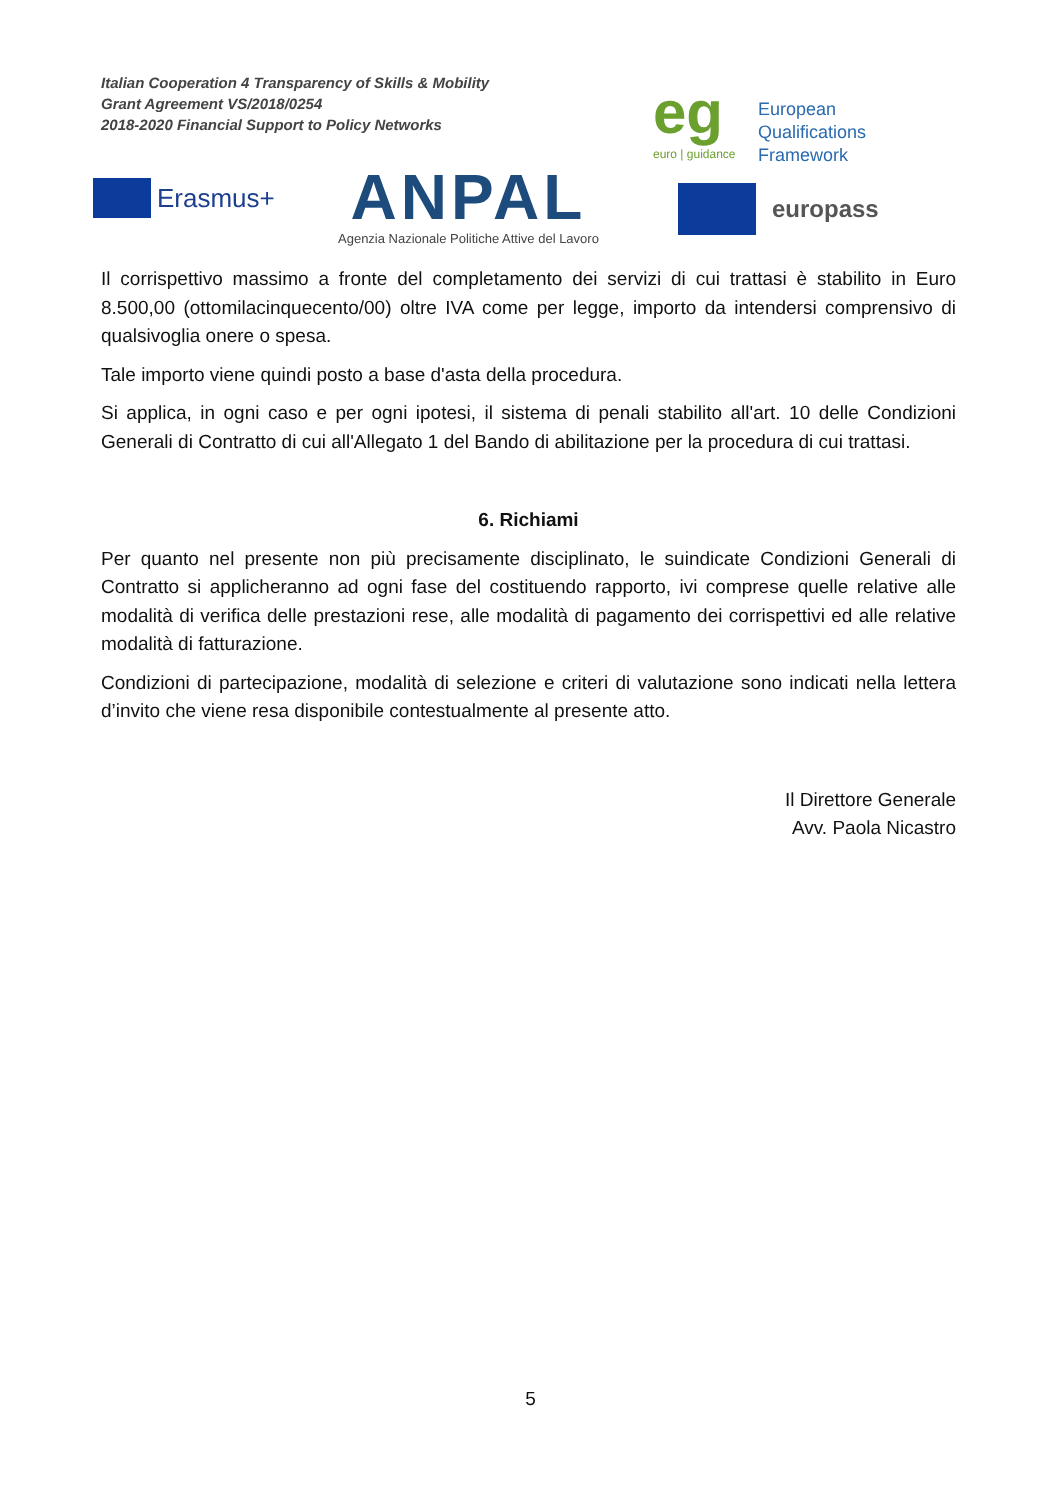Italian Cooperation 4 Transparency of Skills & Mobility
Grant Agreement VS/2018/0254
2018-2020 Financial Support to Policy Networks
eg
euro | guidance
European
Qualifications
Framework
Erasmus+
ANPAL
Agenzia Nazionale Politiche Attive del Lavoro
europass
Il corrispettivo massimo a fronte del completamento dei servizi di cui trattasi è stabilito in Euro 8.500,00 (ottomilacinquecento/00) oltre IVA come per legge, importo da intendersi comprensivo di qualsivoglia onere o spesa.
Tale importo viene quindi posto a base d'asta della procedura.
Si applica, in ogni caso e per ogni ipotesi, il sistema di penali stabilito all'art. 10 delle Condizioni Generali di Contratto di cui all'Allegato 1 del Bando di abilitazione per la procedura di cui trattasi.
6. Richiami
Per quanto nel presente non più precisamente disciplinato, le suindicate Condizioni Generali di Contratto si applicheranno ad ogni fase del costituendo rapporto, ivi comprese quelle relative alle modalità di verifica delle prestazioni rese, alle modalità di pagamento dei corrispettivi ed alle relative modalità di fatturazione.
Condizioni di partecipazione, modalità di selezione e criteri di valutazione sono indicati nella lettera d’invito che viene resa disponibile contestualmente al presente atto.
Il Direttore Generale
Avv. Paola Nicastro
5